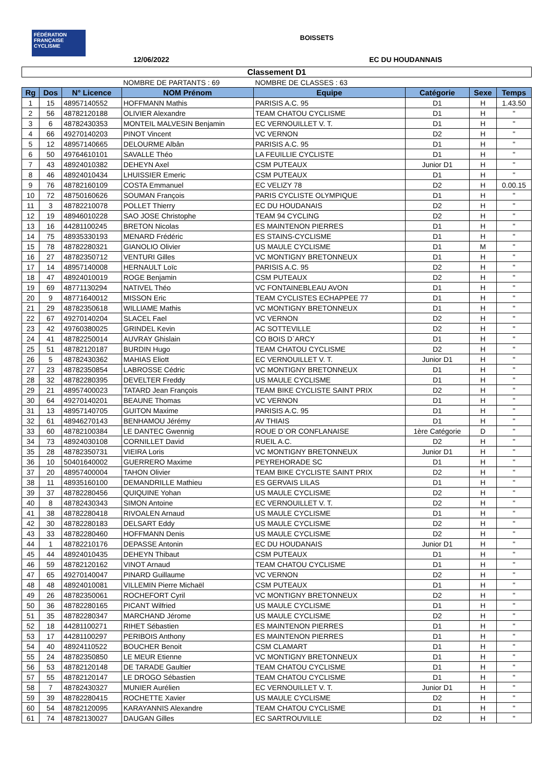FÉDÉRATION FRANÇAISE CYCLISME
BOISSETS
12/06/2022 EC DU HOUDANNAIS
| Classement D1 | | | | | | | |
| | | | NOMBRE DE PARTANTS : 69 | NOMBRE DE CLASSES : 63 | | | |
| Rg | Dos | N° Licence | NOM Prénom | Equipe | Catégorie | Sexe | Temps |
| 1 | 15 | 48957140552 | HOFFMANN Mathis | PARISIS A.C. 95 | D1 | H | 1.43.50 |
| 2 | 56 | 48782120188 | OLIVIER Alexandre | TEAM CHATOU CYCLISME | D1 | H | " |
| 3 | 6 | 48782430353 | MONTEIL MALVESIN Benjamin | EC VERNOUILLET V. T. | D1 | H | " |
| 4 | 66 | 49270140203 | PINOT Vincent | VC VERNON | D2 | H | " |
| 5 | 12 | 48957140665 | DELOURME Albân | PARISIS A.C. 95 | D1 | H | " |
| 6 | 50 | 49764610101 | SAVALLE Théo | LA FEUILLIE CYCLISTE | D1 | H | " |
| 7 | 43 | 48924010382 | DEHEYN Axel | CSM PUTEAUX | Junior D1 | H | " |
| 8 | 46 | 48924010434 | LHUISSIER Emeric | CSM PUTEAUX | D1 | H | " |
| 9 | 76 | 48782160109 | COSTA Emmanuel | EC VELIZY 78 | D2 | H | 0.00.15 |
| 10 | 72 | 48750160626 | SOUMAN François | PARIS CYCLISTE OLYMPIQUE | D1 | H | " |
| 11 | 3 | 48782210078 | POLLET Thierry | EC DU HOUDANAIS | D2 | H | " |
| 12 | 19 | 48946010228 | SAO JOSE Christophe | TEAM 94 CYCLING | D2 | H | " |
| 13 | 16 | 44281100245 | BRETON Nicolas | ES MAINTENON PIERRES | D1 | H | " |
| 14 | 75 | 48935330193 | MENARD Frédéric | ES STAINS-CYCLISME | D1 | H | " |
| 15 | 78 | 48782280321 | GIANOLIO Olivier | US MAULE CYCLISME | D1 | M | " |
| 16 | 27 | 48782350712 | VENTURI Gilles | VC MONTIGNY BRETONNEUX | D1 | H | " |
| 17 | 14 | 48957140008 | HERNAULT Loïc | PARISIS A.C. 95 | D2 | H | " |
| 18 | 47 | 48924010019 | ROGE Benjamin | CSM PUTEAUX | D2 | H | " |
| 19 | 69 | 48771130294 | NATIVEL Théo | VC FONTAINEBLEAU AVON | D1 | H | " |
| 20 | 9 | 48771640012 | MISSON Eric | TEAM CYCLISTES ECHAPPEE 77 | D1 | H | " |
| 21 | 29 | 48782350618 | WILLIAME Mathis | VC MONTIGNY BRETONNEUX | D1 | H | " |
| 22 | 67 | 49270140204 | SLACEL Fael | VC VERNON | D2 | H | " |
| 23 | 42 | 49760380025 | GRINDEL Kevin | AC SOTTEVILLE | D2 | H | " |
| 24 | 41 | 48782250014 | AUVRAY Ghislain | CO BOIS D`ARCY | D1 | H | " |
| 25 | 51 | 48782120187 | BURDIN Hugo | TEAM CHATOU CYCLISME | D2 | H | " |
| 26 | 5 | 48782430362 | MAHIAS Eliott | EC VERNOUILLET V. T. | Junior D1 | H | " |
| 27 | 23 | 48782350854 | LABROSSE Cédric | VC MONTIGNY BRETONNEUX | D1 | H | " |
| 28 | 32 | 48782280395 | DEVELTER Freddy | US MAULE CYCLISME | D1 | H | " |
| 29 | 21 | 48957400023 | TATARD Jean François | TEAM BIKE CYCLISTE SAINT PRIX | D2 | H | " |
| 30 | 64 | 49270140201 | BEAUNE Thomas | VC VERNON | D1 | H | " |
| 31 | 13 | 48957140705 | GUITON Maxime | PARISIS A.C. 95 | D1 | H | " |
| 32 | 61 | 48946270143 | BENHAMOU Jérémy | AV THIAIS | D1 | H | " |
| 33 | 60 | 48782100384 | LE DANTEC Gwennig | ROUE D`OR CONFLANAISE | 1ère Catégorie | D | " |
| 34 | 73 | 48924030108 | CORNILLET David | RUEIL A.C. | D2 | H | " |
| 35 | 28 | 48782350731 | VIEIRA Loris | VC MONTIGNY BRETONNEUX | Junior D1 | H | " |
| 36 | 10 | 50401640002 | GUERRERO Maxime | PEYREHORADE SC | D1 | H | " |
| 37 | 20 | 48957400004 | TAHON Olivier | TEAM BIKE CYCLISTE SAINT PRIX | D2 | H | " |
| 38 | 11 | 48935160100 | DEMANDRILLE Mathieu | ES GERVAIS LILAS | D1 | H | " |
| 39 | 37 | 48782280456 | QUIQUINE Yohan | US MAULE CYCLISME | D2 | H | " |
| 40 | 8 | 48782430343 | SIMON Antoine | EC VERNOUILLET V. T. | D2 | H | " |
| 41 | 38 | 48782280418 | RIVOALEN Arnaud | US MAULE CYCLISME | D1 | H | " |
| 42 | 30 | 48782280183 | DELSART Eddy | US MAULE CYCLISME | D2 | H | " |
| 43 | 33 | 48782280460 | HOFFMANN Denis | US MAULE CYCLISME | D2 | H | " |
| 44 | 1 | 48782210176 | DEPASSE Antonin | EC DU HOUDANAIS | Junior D1 | H | " |
| 45 | 44 | 48924010435 | DEHEYN Thibaut | CSM PUTEAUX | D1 | H | " |
| 46 | 59 | 48782120162 | VINOT Arnaud | TEAM CHATOU CYCLISME | D1 | H | " |
| 47 | 65 | 49270140047 | PINARD Guillaume | VC VERNON | D2 | H | " |
| 48 | 48 | 48924010081 | VILLEMIN Pierre Michaël | CSM PUTEAUX | D1 | H | " |
| 49 | 26 | 48782350061 | ROCHEFORT Cyril | VC MONTIGNY BRETONNEUX | D2 | H | " |
| 50 | 36 | 48782280165 | PICANT Wilfried | US MAULE CYCLISME | D1 | H | " |
| 51 | 35 | 48782280347 | MARCHAND Jérome | US MAULE CYCLISME | D2 | H | " |
| 52 | 18 | 44281100271 | RIHET Sébastien | ES MAINTENON PIERRES | D1 | H | " |
| 53 | 17 | 44281100297 | PERIBOIS Anthony | ES MAINTENON PIERRES | D1 | H | " |
| 54 | 40 | 48924110522 | BOUCHER Benoit | CSM CLAMART | D1 | H | " |
| 55 | 24 | 48782350850 | LE MEUR Etienne | VC MONTIGNY BRETONNEUX | D1 | H | " |
| 56 | 53 | 48782120148 | DE TARADE Gaultier | TEAM CHATOU CYCLISME | D1 | H | " |
| 57 | 55 | 48782120147 | LE DROGO Sébastien | TEAM CHATOU CYCLISME | D1 | H | " |
| 58 | 7 | 48782430327 | MUNIER Aurélien | EC VERNOUILLET V. T. | Junior D1 | H | " |
| 59 | 39 | 48782280415 | ROCHETTE Xavier | US MAULE CYCLISME | D2 | H | " |
| 60 | 54 | 48782120095 | KARAYANNIS Alexandre | TEAM CHATOU CYCLISME | D1 | H | " |
| 61 | 74 | 48782130027 | DAUGAN Gilles | EC SARTROUVILLE | D2 | H | " |